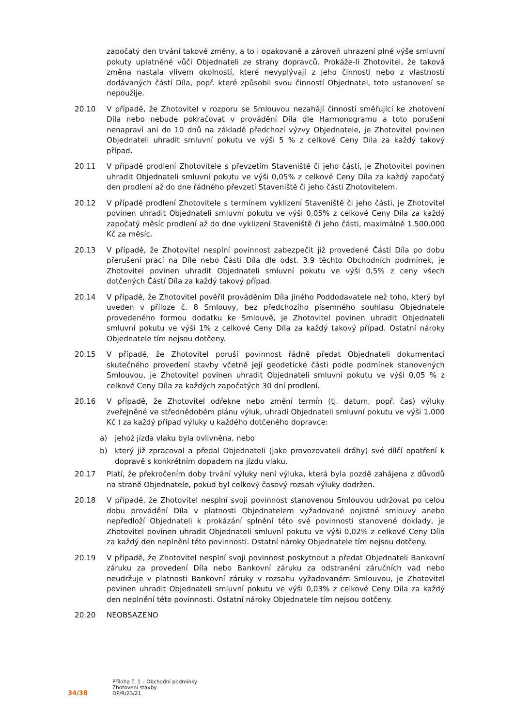započatý den trvání takové změny, a to i opakovaně a zároveň uhrazení plné výše smluvní pokuty uplatněné vůči Objednateli ze strany dopravců. Prokáže-li Zhotovitel, že taková změna nastala vlivem okolností, které nevyplývají z jeho činnosti nebo z vlastností dodávaných částí Díla, popř. které způsobil svou činností Objednatel, toto ustanovení se nepoužije.
20.10 V případě, že Zhotovitel v rozporu se Smlouvou nezahájí činnosti směřující ke zhotovení Díla nebo nebude pokračovat v provádění Díla dle Harmonogramu a toto porušení nenapraví ani do 10 dnů na základě předchozí výzvy Objednatele, je Zhotovitel povinen Objednateli uhradit smluvní pokutu ve výši 5 % z celkové Ceny Díla za každý takový případ.
20.11 V případě prodlení Zhotovitele s převzetím Staveniště či jeho části, je Zhotovitel povinen uhradit Objednateli smluvní pokutu ve výši 0,05% z celkové Ceny Díla za každý započatý den prodlení až do dne řádného převzetí Staveniště či jeho části Zhotovitelem.
20.12 V případě prodlení Zhotovitele s termínem vyklizení Staveniště či jeho části, je Zhotovitel povinen uhradit Objednateli smluvní pokutu ve výši 0,05% z celkové Ceny Díla za každý započatý měsíc prodlení až do dne vyklizení Staveniště či jeho části, maximálně 1.500.000 Kč za měsíc.
20.13 V případě, že Zhotovitel nesplní povinnost zabezpečit již provedené Části Díla po dobu přerušení prací na Díle nebo Části Díla dle odst. 3.9 těchto Obchodních podmínek, je Zhotovitel povinen uhradit Objednateli smluvní pokutu ve výši 0,5% z ceny všech dotčených Částí Díla za každý takový případ.
20.14 V případě, že Zhotovitel pověřil prováděním Díla jiného Poddodavatele než toho, který byl uveden v příloze č. 8 Smlouvy, bez předchozího písemného souhlasu Objednatele provedeného formou dodatku ke Smlouvě, je Zhotovitel povinen uhradit Objednateli smluvní pokutu ve výši 1% z celkové Ceny Díla za každý takový případ. Ostatní nároky Objednatele tím nejsou dotčeny.
20.15 V případě, že Zhotovitel poruší povinnost řádně předat Objednateli dokumentaci skutečného provedení stavby včetně její geodetické části podle podmínek stanovených Smlouvou, je Zhotovitel povinen uhradit Objednateli smluvní pokutu ve výši 0,05 % z celkové Ceny Díla za každých započatých 30 dní prodlení.
20.16 V případě, že Zhotovitel odřekne nebo změní termín (tj. datum, popř. čas) výluky zveřejněné ve střednědobém plánu výluk, uhradí Objednateli smluvní pokutu ve výši 1.000 Kč ) za každý případ výluky u každého dotčeného dopravce:
a) jehož jízda vlaku byla ovlivněna, nebo
b) který již zpracoval a předal Objednateli (jako provozovateli dráhy) své dílčí opatření k dopravě s konkrétním dopadem na jízdu vlaku.
20.17 Platí, že překročením doby trvání výluky není výluka, která byla pozdě zahájena z důvodů na straně Objednatele, pokud byl celkový časový rozsah výluky dodržen.
20.18 V případě, že Zhotovitel nesplní svoji povinnost stanovenou Smlouvou udržovat po celou dobu provádění Díla v platnosti Objednatelem vyžadované pojistné smlouvy anebo nepředloží Objednateli k prokázání splnění této své povinnosti stanovené doklady, je Zhotovitel povinen uhradit Objednateli smluvní pokutu ve výši 0,02% z celkové Ceny Díla za každý den neplnění této povinnosti. Ostatní nároky Objednatele tím nejsou dotčeny.
20.19 V případě, že Zhotovitel nesplní svoji povinnost poskytnout a předat Objednateli Bankovní záruku za provedení Díla nebo Bankovní záruku za odstranění záručních vad nebo neudržuje v platnosti Bankovní záruky v rozsahu vyžadovaném Smlouvou, je Zhotovitel povinen uhradit Objednateli smluvní pokutu ve výši 0,03% z celkové Ceny Díla za každý den neplnění této povinnosti. Ostatní nároky Objednatele tím nejsou dotčeny.
20.20 NEOBSAZENO
34/38
Příloha č. 1 – Obchodní podmínky
Zhotovení stavby
OP/R/23/21